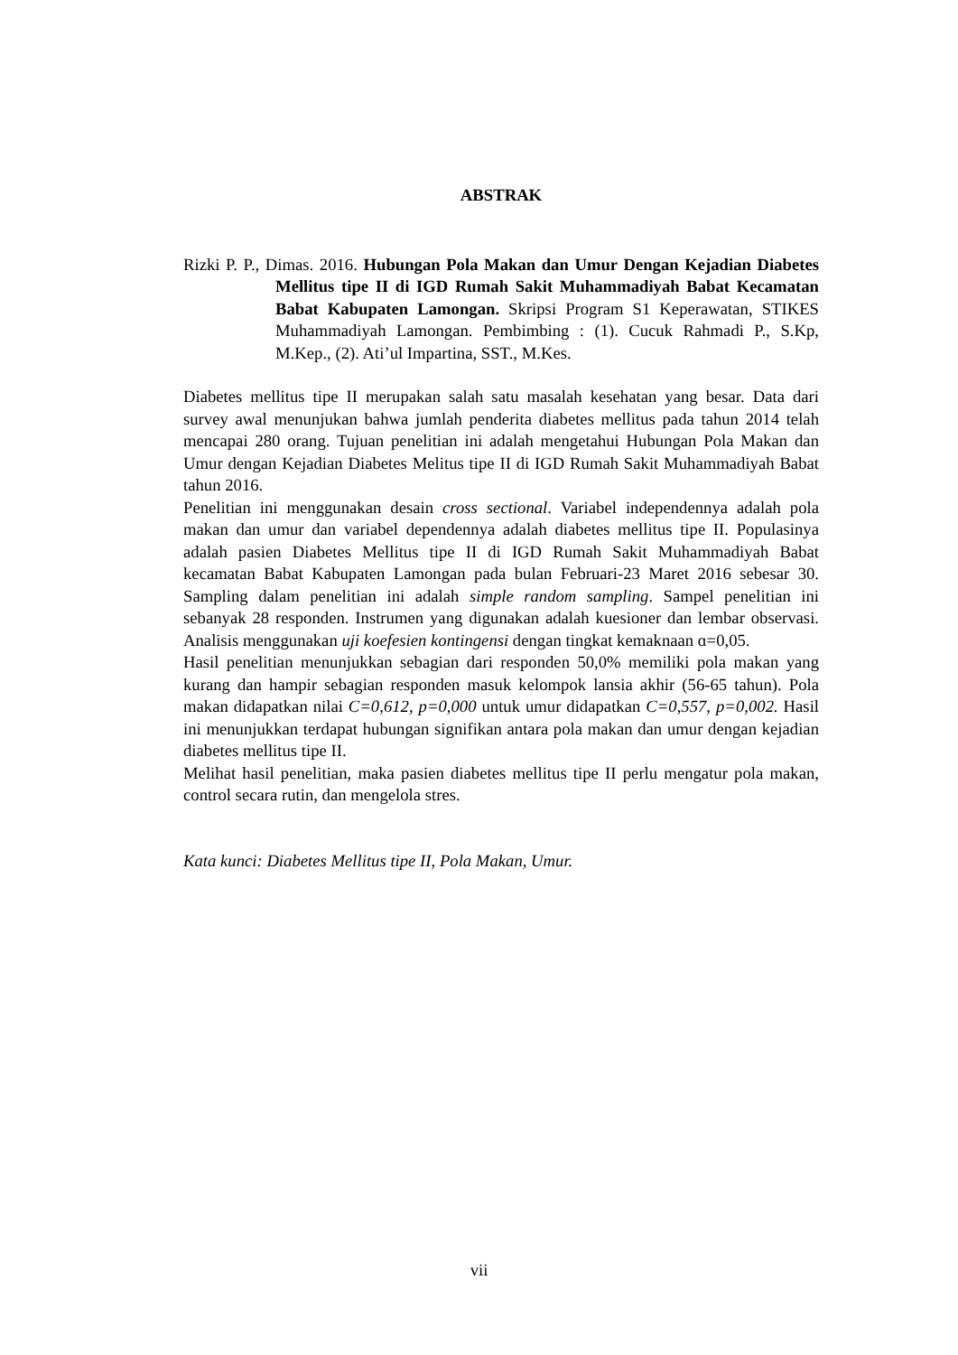ABSTRAK
Rizki P. P., Dimas. 2016. Hubungan Pola Makan dan Umur Dengan Kejadian Diabetes Mellitus tipe II di IGD Rumah Sakit Muhammadiyah Babat Kecamatan Babat Kabupaten Lamongan. Skripsi Program S1 Keperawatan, STIKES Muhammadiyah Lamongan. Pembimbing : (1). Cucuk Rahmadi P., S.Kp, M.Kep., (2). Ati’ul Impartina, SST., M.Kes.
Diabetes mellitus tipe II merupakan salah satu masalah kesehatan yang besar. Data dari survey awal menunjukan bahwa jumlah penderita diabetes mellitus pada tahun 2014 telah mencapai 280 orang. Tujuan penelitian ini adalah mengetahui Hubungan Pola Makan dan Umur dengan Kejadian Diabetes Melitus tipe II di IGD Rumah Sakit Muhammadiyah Babat tahun 2016.
Penelitian ini menggunakan desain cross sectional. Variabel independennya adalah pola makan dan umur dan variabel dependennya adalah diabetes mellitus tipe II. Populasinya adalah pasien Diabetes Mellitus tipe II di IGD Rumah Sakit Muhammadiyah Babat kecamatan Babat Kabupaten Lamongan pada bulan Februari-23 Maret 2016 sebesar 30. Sampling dalam penelitian ini adalah simple random sampling. Sampel penelitian ini sebanyak 28 responden. Instrumen yang digunakan adalah kuesioner dan lembar observasi. Analisis menggunakan uji koefesien kontingensi dengan tingkat kemaknaan ɑ=0,05.
Hasil penelitian menunjukkan sebagian dari responden 50,0% memiliki pola makan yang kurang dan hampir sebagian responden masuk kelompok lansia akhir (56-65 tahun). Pola makan didapatkan nilai C=0,612, p=0,000 untuk umur didapatkan C=0,557, p=0,002. Hasil ini menunjukkan terdapat hubungan signifikan antara pola makan dan umur dengan kejadian diabetes mellitus tipe II.
Melihat hasil penelitian, maka pasien diabetes mellitus tipe II perlu mengatur pola makan, control secara rutin, dan mengelola stres.
Kata kunci: Diabetes Mellitus tipe II, Pola Makan, Umur.
vii